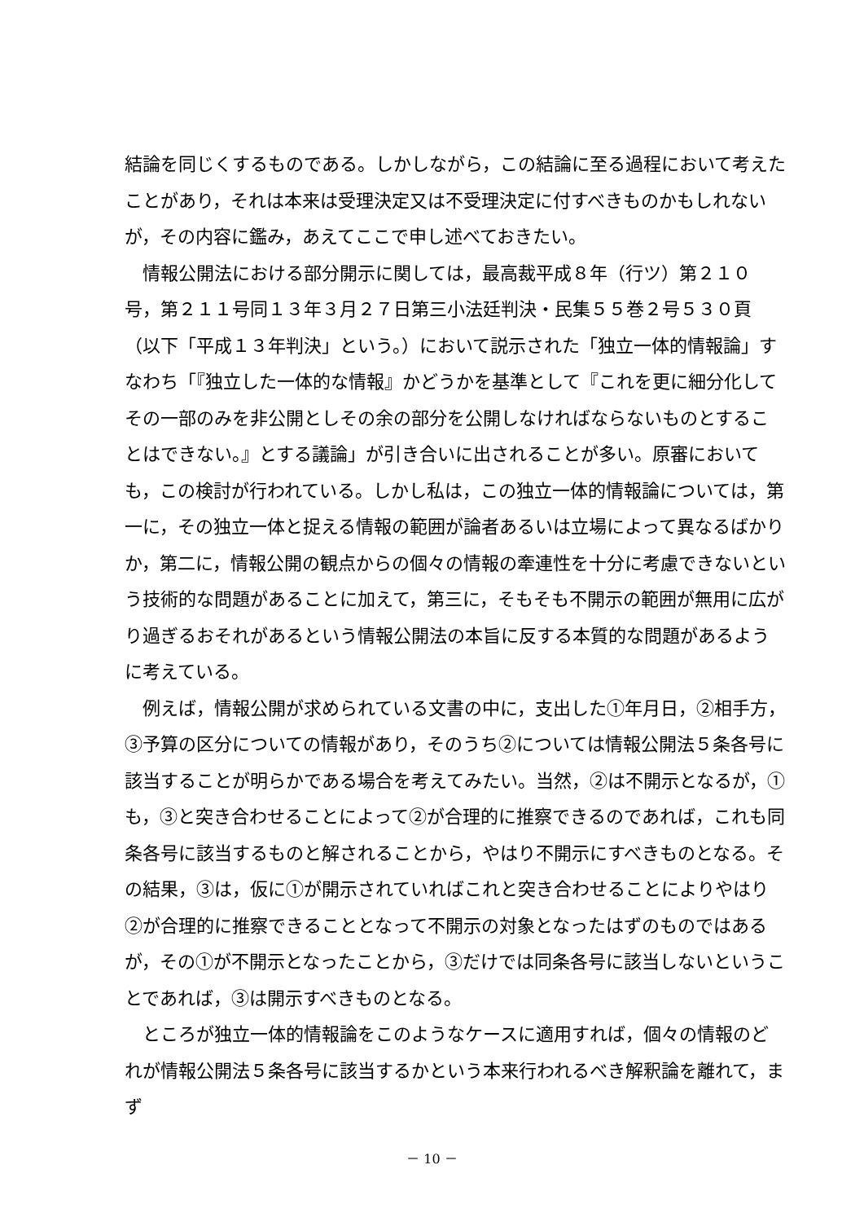結論を同じくするものである。しかしながら，この結論に至る過程において考えたことがあり，それは本来は受理決定又は不受理決定に付すべきものかもしれないが，その内容に鑑み，あえてここで申し述べておきたい。
情報公開法における部分開示に関しては，最高裁平成８年（行ツ）第２１０号，第２１１号同１３年３月２７日第三小法廷判決・民集５５巻２号５３０頁（以下「平成１３年判決」という。）において説示された「独立一体的情報論」すなわち「『独立した一体的な情報』かどうかを基準として『これを更に細分化してその一部のみを非公開としその余の部分を公開しなければならないものとすることはできない。』とする議論」が引き合いに出されることが多い。原審においても，この検討が行われている。しかし私は，この独立一体的情報論については，第一に，その独立一体と捉える情報の範囲が論者あるいは立場によって異なるばかりか，第二に，情報公開の観点からの個々の情報の牽連性を十分に考慮できないという技術的な問題があることに加えて，第三に，そもそも不開示の範囲が無用に広がり過ぎるおそれがあるという情報公開法の本旨に反する本質的な問題があるように考えている。
例えば，情報公開が求められている文書の中に，支出した①年月日，②相手方，③予算の区分についての情報があり，そのうち②については情報公開法５条各号に該当することが明らかである場合を考えてみたい。当然，②は不開示となるが，①も，③と突き合わせることによって②が合理的に推察できるのであれば，これも同条各号に該当するものと解されることから，やはり不開示にすべきものとなる。その結果，③は，仮に①が開示されていればこれと突き合わせることによりやはり②が合理的に推察できることとなって不開示の対象となったはずのものではあるが，その①が不開示となったことから，③だけでは同条各号に該当しないということであれば，③は開示すべきものとなる。
ところが独立一体的情報論をこのようなケースに適用すれば，個々の情報のどれが情報公開法５条各号に該当するかという本来行われるべき解釈論を離れて，まず
－ 10 －